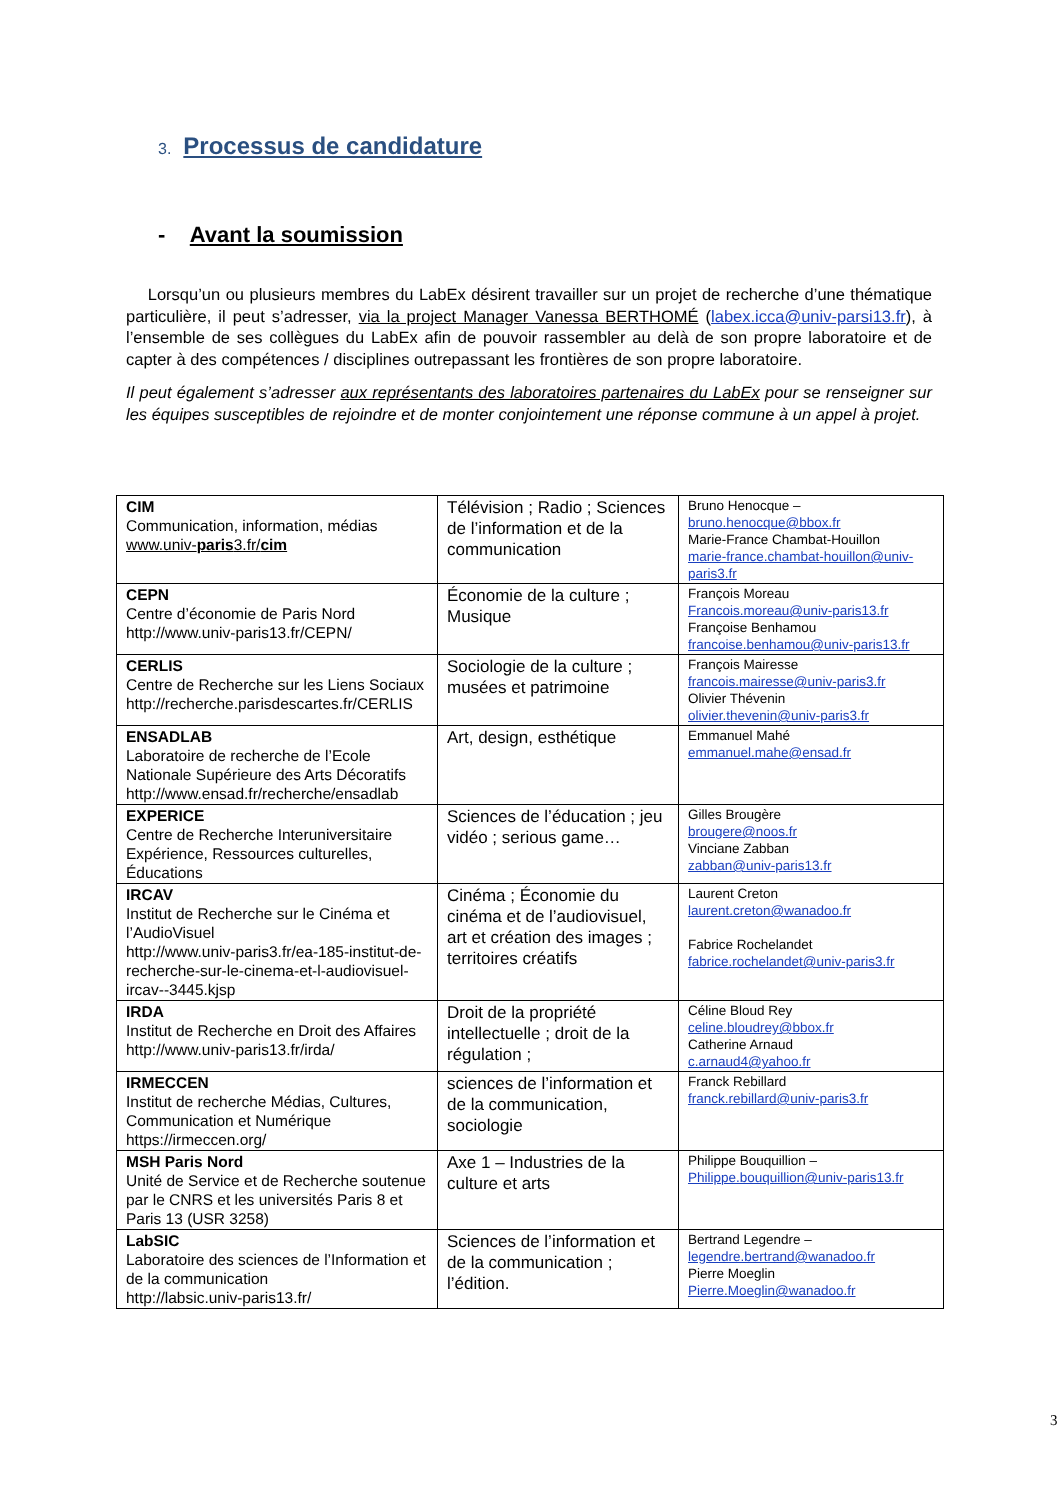3. Processus de candidature
- Avant la soumission
Lorsqu’un ou plusieurs membres du LabEx désirent travailler sur un projet de recherche d’une thématique particulière, il peut s’adresser, via la project Manager Vanessa BERTHOMÉ (labex.icca@univ-parsi13.fr), à l’ensemble de ses collègues du LabEx afin de pouvoir rassembler au delà de son propre laboratoire et de capter à des compétences / disciplines outrepassant les frontières de son propre laboratoire.
Il peut également s’adresser aux représentants des laboratoires partenaires du LabEx pour se renseigner sur les équipes susceptibles de rejoindre et de monter conjointement une réponse commune à un appel à projet.
| CIM Communication, information, médias www.univ- paris 3.fr/ cim | Télévision ; Radio ; Sciences de l’information et de la communication | Bruno Henocque – bruno.henocque@bbox.fr Marie-France Chambat-Houillon marie-france.chambat-houillon@univ-paris3.fr |
| CEPN Centre d’économie de Paris Nord http://www.univ-paris13.fr/CEPN/ | Économie de la culture ; Musique | François Moreau Francois.moreau@univ-paris13.fr Françoise Benhamou francoise.benhamou@univ-paris13.fr |
| CERLIS Centre de Recherche sur les Liens Sociaux http://recherche.parisdescartes.fr/CERLIS | Sociologie de la culture ; musées et patrimoine | François Mairesse francois.mairesse@univ-paris3.fr Olivier Thévenin olivier.thevenin@univ-paris3.fr |
| ENSADLAB Laboratoire de recherche de l’Ecole Nationale Supérieure des Arts Décoratifs http://www.ensad.fr/recherche/ensadlab | Art, design, esthétique | Emmanuel Mahé emmanuel.mahe@ensad.fr |
| EXPERICE Centre de Recherche Interuniversitaire Expérience, Ressources culturelles, Éducations | Sciences de l’éducation ; jeu vidéo ; serious game… | Gilles Brougère brougere@noos.fr Vinciane Zabban zabban@univ-paris13.fr |
| IRCAV Institut de Recherche sur le Cinéma et l’AudioVisuel http://www.univ-paris3.fr/ea-185-institut-de-recherche-sur-le-cinema-et-l-audiovisuel-ircav--3445.kjsp | Cinéma ; Économie du cinéma et de l’audiovisuel, art et création des images ; territoires créatifs | Laurent Creton laurent.creton@wanadoo.fr Fabrice Rochelandet fabrice.rochelandet@univ-paris3.fr |
| IRDA Institut de Recherche en Droit des Affaires http://www.univ-paris13.fr/irda/ | Droit de la propriété intellectuelle ; droit de la régulation ; | Céline Bloud Rey celine.bloudrey@bbox.fr Catherine Arnaud c.arnaud4@yahoo.fr |
| IRMECCEN Institut de recherche Médias, Cultures, Communication et Numérique https://irmeccen.org/ | sciences de l’information et de la communication, sociologie | Franck Rebillard franck.rebillard@univ-paris3.fr |
| MSH Paris Nord Unité de Service et de Recherche soutenue par le CNRS et les universités Paris 8 et Paris 13 (USR 3258) | Axe 1 – Industries de la culture et arts | Philippe Bouquillion – Philippe.bouquillion@univ-paris13.fr |
| LabSIC Laboratoire des sciences de l’Information et de la communication http://labsic.univ-paris13.fr/ | Sciences de l’information et de la communication ; l’édition. | Bertrand Legendre – legendre.bertrand@wanadoo.fr Pierre Moeglin Pierre.Moeglin@wanadoo.fr |
3